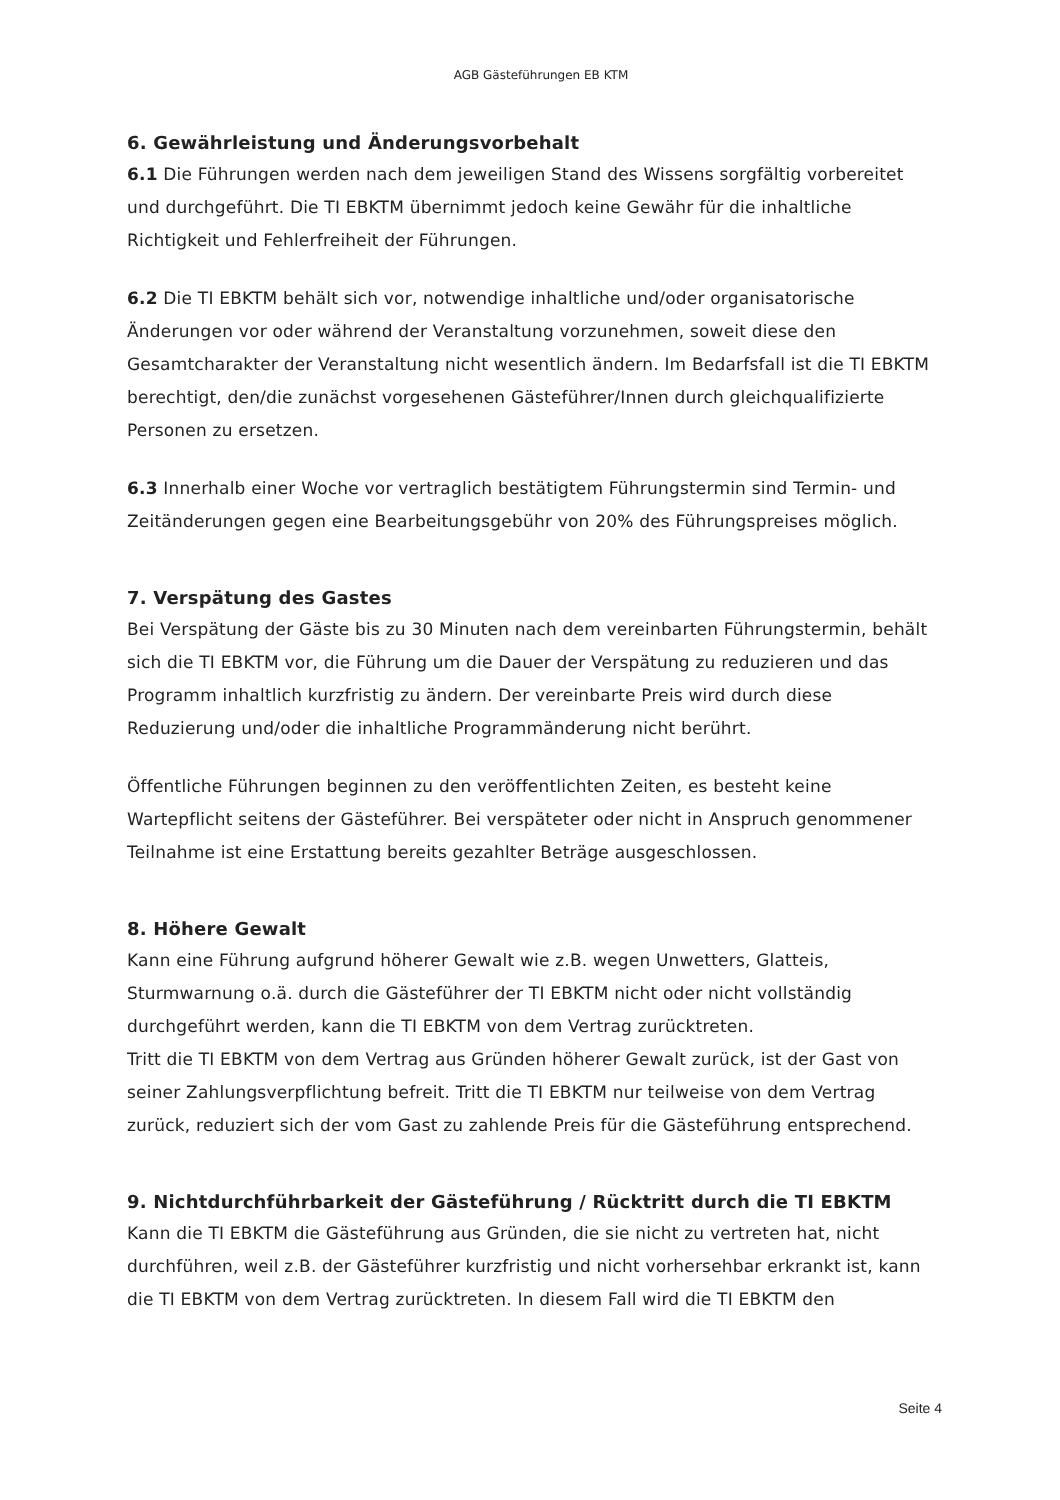AGB Gästeführungen EB KTM
6. Gewährleistung und Änderungsvorbehalt
6.1 Die Führungen werden nach dem jeweiligen Stand des Wissens sorgfältig vorbereitet und durchgeführt. Die TI EBKTM übernimmt jedoch keine Gewähr für die inhaltliche Richtigkeit und Fehlerfreiheit der Führungen.
6.2 Die TI EBKTM behält sich vor, notwendige inhaltliche und/oder organisatorische Änderungen vor oder während der Veranstaltung vorzunehmen, soweit diese den Gesamtcharakter der Veranstaltung nicht wesentlich ändern. Im Bedarfsfall ist die TI EBKTM berechtigt, den/die zunächst vorgesehenen Gästeführer/Innen durch gleichqualifizierte Personen zu ersetzen.
6.3 Innerhalb einer Woche vor vertraglich bestätigtem Führungstermin sind Termin- und Zeitänderungen gegen eine Bearbeitungsgebühr von 20% des Führungspreises möglich.
7. Verspätung des Gastes
Bei Verspätung der Gäste bis zu 30 Minuten nach dem vereinbarten Führungstermin, behält sich die TI EBKTM vor, die Führung um die Dauer der Verspätung zu reduzieren und das Programm inhaltlich kurzfristig zu ändern. Der vereinbarte Preis wird durch diese Reduzierung und/oder die inhaltliche Programmänderung nicht berührt.
Öffentliche Führungen beginnen zu den veröffentlichten Zeiten, es besteht keine Wartepflicht seitens der Gästeführer. Bei verspäteter oder nicht in Anspruch genommener Teilnahme ist eine Erstattung bereits gezahlter Beträge ausgeschlossen.
8. Höhere Gewalt
Kann eine Führung aufgrund höherer Gewalt wie z.B. wegen Unwetters, Glatteis, Sturmwarnung o.ä. durch die Gästeführer der TI EBKTM nicht oder nicht vollständig durchgeführt werden, kann die TI EBKTM von dem Vertrag zurücktreten.
Tritt die TI EBKTM von dem Vertrag aus Gründen höherer Gewalt zurück, ist der Gast von seiner Zahlungsverpflichtung befreit. Tritt die TI EBKTM nur teilweise von dem Vertrag zurück, reduziert sich der vom Gast zu zahlende Preis für die Gästeführung entsprechend.
9. Nichtdurchführbarkeit der Gästeführung / Rücktritt durch die TI EBKTM
Kann die TI EBKTM die Gästeführung aus Gründen, die sie nicht zu vertreten hat, nicht durchführen, weil z.B. der Gästeführer kurzfristig und nicht vorhersehbar erkrankt ist, kann die TI EBKTM von dem Vertrag zurücktreten. In diesem Fall wird die TI EBKTM den
Seite 4